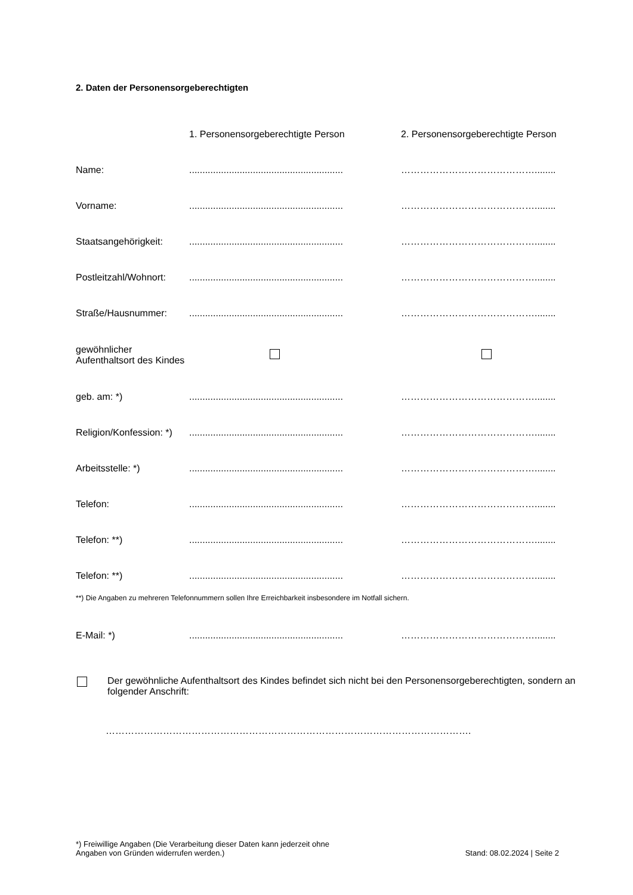2. Daten der Personensorgeberechtigten
| | 1. Personensorgeberechtigte Person | 2. Personensorgeberechtigte Person |
| Name: | .......................................................... | ……………………………………........ |
| Vorname: | .......................................................... | ……………………………………........ |
| Staatsangehörigkeit: | .......................................................... | ……………………………………........ |
| Postleitzahl/Wohnort: | .......................................................... | ……………………………………........ |
| Straße/Hausnummer: | .......................................................... | ……………………………………........ |
| gewöhnlicher Aufenthaltsort des Kindes | | |
| geb. am: *) | .......................................................... | ……………………………………........ |
| Religion/Konfession: *) | .......................................................... | ……………………………………........ |
| Arbeitsstelle: *) | .......................................................... | ……………………………………........ |
| Telefon: | .......................................................... | ……………………………………........ |
| Telefon: **) | .......................................................... | ……………………………………........ |
| Telefon: **) | .......................................................... | ……………………………………........ |
| **) Die Angaben zu mehreren Telefonnummern sollen Ihre Erreichbarkeit insbesondere im Notfall sichern. | | |
| E-Mail: *) | .......................................................... | ……………………………………........ |
| Der gewöhnliche Aufenthaltsort des Kindes befindet sich nicht bei den Personensorgeberechtigten, sondern an folgender Anschrift: | | |
| ……………………………………………………………………………………………………. | | |
*) Freiwillige Angaben (Die Verarbeitung dieser Daten kann jederzeit ohne
Angaben von Gründen widerrufen werden.)
Stand: 08.02.2024 | Seite 2